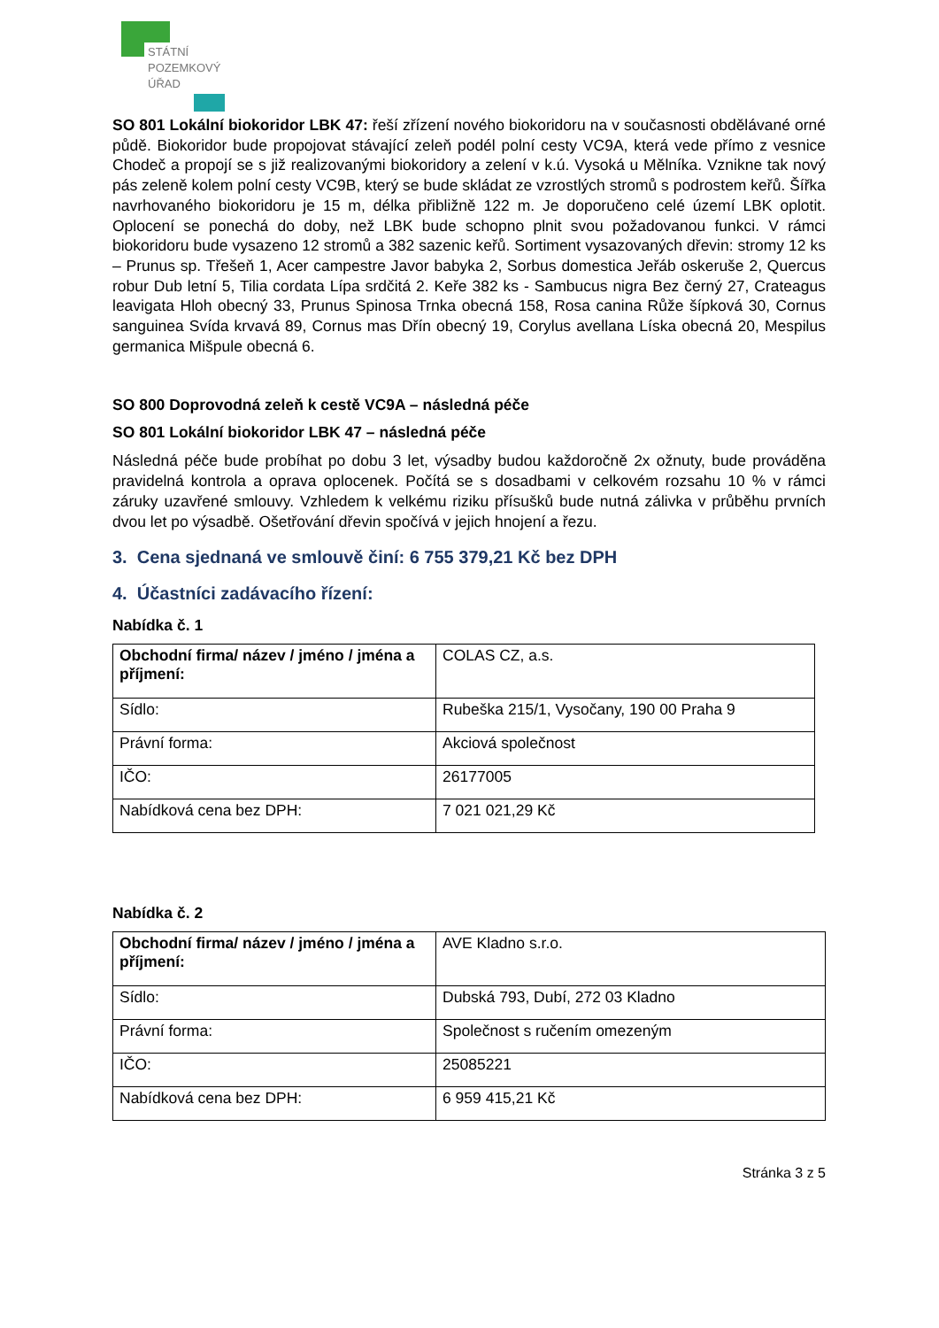STÁTNÍ
POZEMKOVÝ
ÚŘAD
SO 801 Lokální biokoridor LBK 47: řeší zřízení nového biokoridoru na v současnosti obdělávané orné půdě. Biokoridor bude propojovat stávající zeleň podél polní cesty VC9A, která vede přímo z vesnice Chodeč a propojí se s již realizovanými biokoridory a zelení v k.ú. Vysoká u Mělníka. Vznikne tak nový pás zeleně kolem polní cesty VC9B, který se bude skládat ze vzrostlých stromů s podrostem keřů. Šířka navrhovaného biokoridoru je 15 m, délka přibližně 122 m. Je doporučeno celé území LBK oplotit. Oplocení se ponechá do doby, než LBK bude schopno plnit svou požadovanou funkci. V rámci biokoridoru bude vysazeno 12 stromů a 382 sazenic keřů. Sortiment vysazovaných dřevin: stromy 12 ks – Prunus sp. Třešeň 1, Acer campestre Javor babyka 2, Sorbus domestica Jeřáb oskeruše 2, Quercus robur Dub letní 5, Tilia cordata Lípa srdčitá 2. Keře 382 ks - Sambucus nigra Bez černý 27, Crateagus leavigata Hloh obecný 33, Prunus Spinosa Trnka obecná 158, Rosa canina Růže šípková 30, Cornus sanguinea Svída krvavá 89, Cornus mas Dřín obecný 19, Corylus avellana Líska obecná 20, Mespilus germanica Mišpule obecná 6.
SO 800 Doprovodná zeleň k cestě VC9A – následná péče
SO 801 Lokální biokoridor LBK 47 – následná péče
Následná péče bude probíhat po dobu 3 let, výsadby budou každoročně 2x ožnuty, bude prováděna pravidelná kontrola a oprava oplocenek. Počítá se s dosadbami v celkovém rozsahu 10 % v rámci záruky uzavřené smlouvy. Vzhledem k velkému riziku přísušků bude nutná zálivka v průběhu prvních dvou let po výsadbě. Ošetřování dřevin spočívá v jejich hnojení a řezu.
3. Cena sjednaná ve smlouvě činí: 6 755 379,21 Kč bez DPH
4. Účastníci zadávacího řízení:
Nabídka č. 1
| Obchodní firma/ název / jméno / jména a příjmení: | COLAS CZ, a.s. |
| Sídlo: | Rubeška 215/1, Vysočany, 190 00 Praha 9 |
| Právní forma: | Akciová společnost |
| IČO: | 26177005 |
| Nabídková cena bez DPH: | 7 021 021,29 Kč |
Nabídka č. 2
| Obchodní firma/ název / jméno / jména a příjmení: | AVE Kladno s.r.o. |
| Sídlo: | Dubská 793, Dubí, 272 03 Kladno |
| Právní forma: | Společnost s ručením omezeným |
| IČO: | 25085221 |
| Nabídková cena bez DPH: | 6 959 415,21 Kč |
Stránka 3 z 5